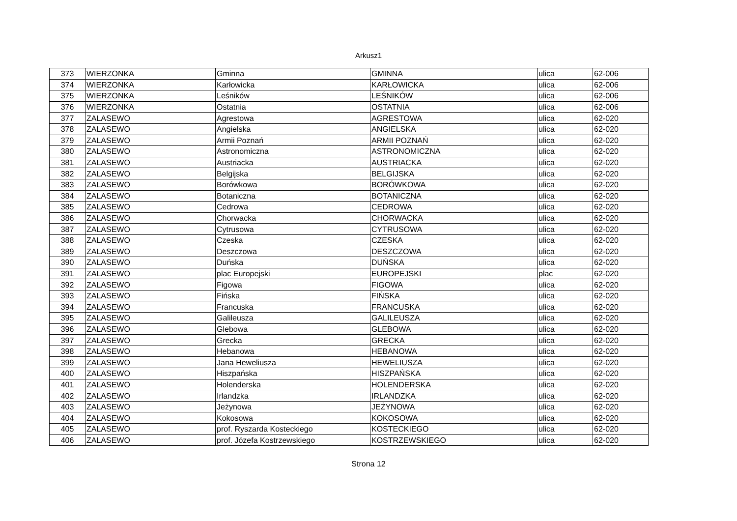Arkusz1
| 373 | WIERZONKA | Gminna | GMINNA | ulica | 62-006 |
| 374 | WIERZONKA | Karłowicka | KARŁOWICKA | ulica | 62-006 |
| 375 | WIERZONKA | Leśników | LEŚNIKÓW | ulica | 62-006 |
| 376 | WIERZONKA | Ostatnia | OSTATNIA | ulica | 62-006 |
| 377 | ZALASEWO | Agrestowa | AGRESTOWA | ulica | 62-020 |
| 378 | ZALASEWO | Angielska | ANGIELSKA | ulica | 62-020 |
| 379 | ZALASEWO | Armii Poznań | ARMII POZNAŃ | ulica | 62-020 |
| 380 | ZALASEWO | Astronomiczna | ASTRONOMICZNA | ulica | 62-020 |
| 381 | ZALASEWO | Austriacka | AUSTRIACKA | ulica | 62-020 |
| 382 | ZALASEWO | Belgijska | BELGIJSKA | ulica | 62-020 |
| 383 | ZALASEWO | Borówkowa | BORÓWKOWA | ulica | 62-020 |
| 384 | ZALASEWO | Botaniczna | BOTANICZNA | ulica | 62-020 |
| 385 | ZALASEWO | Cedrowa | CEDROWA | ulica | 62-020 |
| 386 | ZALASEWO | Chorwacka | CHORWACKA | ulica | 62-020 |
| 387 | ZALASEWO | Cytrusowa | CYTRUSOWA | ulica | 62-020 |
| 388 | ZALASEWO | Czeska | CZESKA | ulica | 62-020 |
| 389 | ZALASEWO | Deszczowa | DESZCZOWA | ulica | 62-020 |
| 390 | ZALASEWO | Duńska | DUŃSKA | ulica | 62-020 |
| 391 | ZALASEWO | plac Europejski | EUROPEJSKI | plac | 62-020 |
| 392 | ZALASEWO | Figowa | FIGOWA | ulica | 62-020 |
| 393 | ZALASEWO | Fińska | FIŃSKA | ulica | 62-020 |
| 394 | ZALASEWO | Francuska | FRANCUSKA | ulica | 62-020 |
| 395 | ZALASEWO | Galileusza | GALILEUSZA | ulica | 62-020 |
| 396 | ZALASEWO | Glebowa | GLEBOWA | ulica | 62-020 |
| 397 | ZALASEWO | Grecka | GRECKA | ulica | 62-020 |
| 398 | ZALASEWO | Hebanowa | HEBANOWA | ulica | 62-020 |
| 399 | ZALASEWO | Jana Heweliusza | HEWELIUSZA | ulica | 62-020 |
| 400 | ZALASEWO | Hiszpańska | HISZPAŃSKA | ulica | 62-020 |
| 401 | ZALASEWO | Holenderska | HOLENDERSKA | ulica | 62-020 |
| 402 | ZALASEWO | Irlandzka | IRLANDZKA | ulica | 62-020 |
| 403 | ZALASEWO | Jeżynowa | JEŻYNOWA | ulica | 62-020 |
| 404 | ZALASEWO | Kokosowa | KOKOSOWA | ulica | 62-020 |
| 405 | ZALASEWO | prof. Ryszarda Kosteckiego | KOSTECKIEGO | ulica | 62-020 |
| 406 | ZALASEWO | prof. Józefa Kostrzewskiego | KOSTRZEWSKIEGO | ulica | 62-020 |
Strona 12